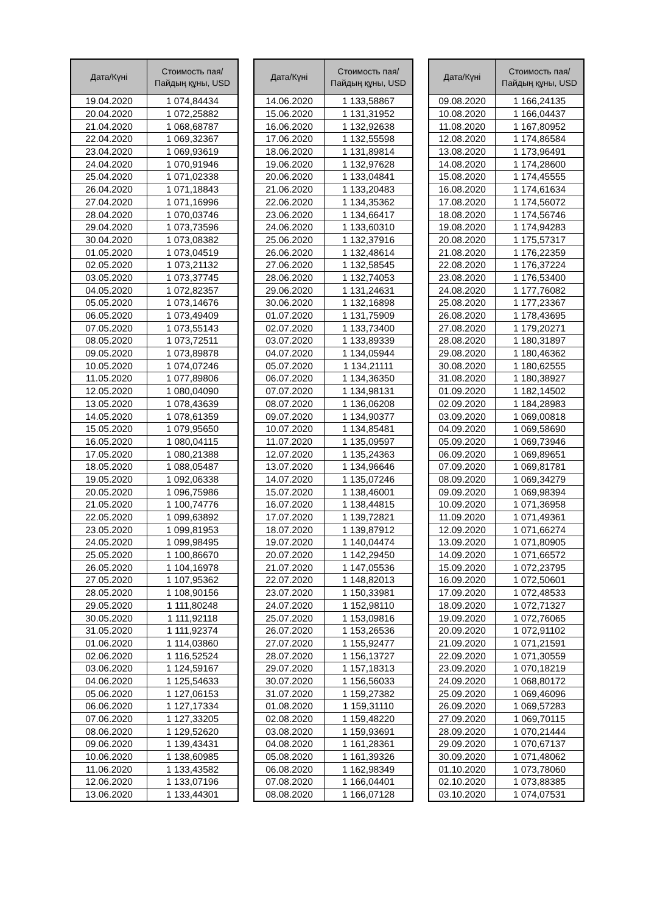| Дата/Күні | Стоимость пая/ Пайдың құны, USD |
| --- | --- |
| 19.04.2020 | 1 074,84434 |
| 20.04.2020 | 1 072,25882 |
| 21.04.2020 | 1 068,68787 |
| 22.04.2020 | 1 069,32367 |
| 23.04.2020 | 1 069,93619 |
| 24.04.2020 | 1 070,91946 |
| 25.04.2020 | 1 071,02338 |
| 26.04.2020 | 1 071,18843 |
| 27.04.2020 | 1 071,16996 |
| 28.04.2020 | 1 070,03746 |
| 29.04.2020 | 1 073,73596 |
| 30.04.2020 | 1 073,08382 |
| 01.05.2020 | 1 073,04519 |
| 02.05.2020 | 1 073,21132 |
| 03.05.2020 | 1 073,37745 |
| 04.05.2020 | 1 072,82357 |
| 05.05.2020 | 1 073,14676 |
| 06.05.2020 | 1 073,49409 |
| 07.05.2020 | 1 073,55143 |
| 08.05.2020 | 1 073,72511 |
| 09.05.2020 | 1 073,89878 |
| 10.05.2020 | 1 074,07246 |
| 11.05.2020 | 1 077,89806 |
| 12.05.2020 | 1 080,04090 |
| 13.05.2020 | 1 078,43639 |
| 14.05.2020 | 1 078,61359 |
| 15.05.2020 | 1 079,95650 |
| 16.05.2020 | 1 080,04115 |
| 17.05.2020 | 1 080,21388 |
| 18.05.2020 | 1 088,05487 |
| 19.05.2020 | 1 092,06338 |
| 20.05.2020 | 1 096,75986 |
| 21.05.2020 | 1 100,74776 |
| 22.05.2020 | 1 099,63892 |
| 23.05.2020 | 1 099,81953 |
| 24.05.2020 | 1 099,98495 |
| 25.05.2020 | 1 100,86670 |
| 26.05.2020 | 1 104,16978 |
| 27.05.2020 | 1 107,95362 |
| 28.05.2020 | 1 108,90156 |
| 29.05.2020 | 1 111,80248 |
| 30.05.2020 | 1 111,92118 |
| 31.05.2020 | 1 111,92374 |
| 01.06.2020 | 1 114,03860 |
| 02.06.2020 | 1 116,52524 |
| 03.06.2020 | 1 124,59167 |
| 04.06.2020 | 1 125,54633 |
| 05.06.2020 | 1 127,06153 |
| 06.06.2020 | 1 127,17334 |
| 07.06.2020 | 1 127,33205 |
| 08.06.2020 | 1 129,52620 |
| 09.06.2020 | 1 139,43431 |
| 10.06.2020 | 1 138,60985 |
| 11.06.2020 | 1 133,43582 |
| 12.06.2020 | 1 133,07196 |
| 13.06.2020 | 1 133,44301 |
| Дата/Күні | Стоимость пая/ Пайдың құны, USD |
| --- | --- |
| 14.06.2020 | 1 133,58867 |
| 15.06.2020 | 1 131,31952 |
| 16.06.2020 | 1 132,92638 |
| 17.06.2020 | 1 132,55598 |
| 18.06.2020 | 1 131,89814 |
| 19.06.2020 | 1 132,97628 |
| 20.06.2020 | 1 133,04841 |
| 21.06.2020 | 1 133,20483 |
| 22.06.2020 | 1 134,35362 |
| 23.06.2020 | 1 134,66417 |
| 24.06.2020 | 1 133,60310 |
| 25.06.2020 | 1 132,37916 |
| 26.06.2020 | 1 132,48614 |
| 27.06.2020 | 1 132,58545 |
| 28.06.2020 | 1 132,74053 |
| 29.06.2020 | 1 131,24631 |
| 30.06.2020 | 1 132,16898 |
| 01.07.2020 | 1 131,75909 |
| 02.07.2020 | 1 133,73400 |
| 03.07.2020 | 1 133,89339 |
| 04.07.2020 | 1 134,05944 |
| 05.07.2020 | 1 134,21111 |
| 06.07.2020 | 1 134,36350 |
| 07.07.2020 | 1 134,98131 |
| 08.07.2020 | 1 136,06208 |
| 09.07.2020 | 1 134,90377 |
| 10.07.2020 | 1 134,85481 |
| 11.07.2020 | 1 135,09597 |
| 12.07.2020 | 1 135,24363 |
| 13.07.2020 | 1 134,96646 |
| 14.07.2020 | 1 135,07246 |
| 15.07.2020 | 1 138,46001 |
| 16.07.2020 | 1 138,44815 |
| 17.07.2020 | 1 139,72821 |
| 18.07.2020 | 1 139,87912 |
| 19.07.2020 | 1 140,04474 |
| 20.07.2020 | 1 142,29450 |
| 21.07.2020 | 1 147,05536 |
| 22.07.2020 | 1 148,82013 |
| 23.07.2020 | 1 150,33981 |
| 24.07.2020 | 1 152,98110 |
| 25.07.2020 | 1 153,09816 |
| 26.07.2020 | 1 153,26536 |
| 27.07.2020 | 1 155,92477 |
| 28.07.2020 | 1 156,13727 |
| 29.07.2020 | 1 157,18313 |
| 30.07.2020 | 1 156,56033 |
| 31.07.2020 | 1 159,27382 |
| 01.08.2020 | 1 159,31110 |
| 02.08.2020 | 1 159,48220 |
| 03.08.2020 | 1 159,93691 |
| 04.08.2020 | 1 161,28361 |
| 05.08.2020 | 1 161,39326 |
| 06.08.2020 | 1 162,98349 |
| 07.08.2020 | 1 166,04401 |
| 08.08.2020 | 1 166,07128 |
| Дата/Күні | Стоимость пая/ Пайдың құны, USD |
| --- | --- |
| 09.08.2020 | 1 166,24135 |
| 10.08.2020 | 1 166,04437 |
| 11.08.2020 | 1 167,80952 |
| 12.08.2020 | 1 174,86584 |
| 13.08.2020 | 1 173,96491 |
| 14.08.2020 | 1 174,28600 |
| 15.08.2020 | 1 174,45555 |
| 16.08.2020 | 1 174,61634 |
| 17.08.2020 | 1 174,56072 |
| 18.08.2020 | 1 174,56746 |
| 19.08.2020 | 1 174,94283 |
| 20.08.2020 | 1 175,57317 |
| 21.08.2020 | 1 176,22359 |
| 22.08.2020 | 1 176,37224 |
| 23.08.2020 | 1 176,53400 |
| 24.08.2020 | 1 177,76082 |
| 25.08.2020 | 1 177,23367 |
| 26.08.2020 | 1 178,43695 |
| 27.08.2020 | 1 179,20271 |
| 28.08.2020 | 1 180,31897 |
| 29.08.2020 | 1 180,46362 |
| 30.08.2020 | 1 180,62555 |
| 31.08.2020 | 1 180,38927 |
| 01.09.2020 | 1 182,14502 |
| 02.09.2020 | 1 184,28983 |
| 03.09.2020 | 1 069,00818 |
| 04.09.2020 | 1 069,58690 |
| 05.09.2020 | 1 069,73946 |
| 06.09.2020 | 1 069,89651 |
| 07.09.2020 | 1 069,81781 |
| 08.09.2020 | 1 069,34279 |
| 09.09.2020 | 1 069,98394 |
| 10.09.2020 | 1 071,36958 |
| 11.09.2020 | 1 071,49361 |
| 12.09.2020 | 1 071,66274 |
| 13.09.2020 | 1 071,80905 |
| 14.09.2020 | 1 071,66572 |
| 15.09.2020 | 1 072,23795 |
| 16.09.2020 | 1 072,50601 |
| 17.09.2020 | 1 072,48533 |
| 18.09.2020 | 1 072,71327 |
| 19.09.2020 | 1 072,76065 |
| 20.09.2020 | 1 072,91102 |
| 21.09.2020 | 1 071,21591 |
| 22.09.2020 | 1 071,30559 |
| 23.09.2020 | 1 070,18219 |
| 24.09.2020 | 1 068,80172 |
| 25.09.2020 | 1 069,46096 |
| 26.09.2020 | 1 069,57283 |
| 27.09.2020 | 1 069,70115 |
| 28.09.2020 | 1 070,21444 |
| 29.09.2020 | 1 070,67137 |
| 30.09.2020 | 1 071,48062 |
| 01.10.2020 | 1 073,78060 |
| 02.10.2020 | 1 073,88385 |
| 03.10.2020 | 1 074,07531 |